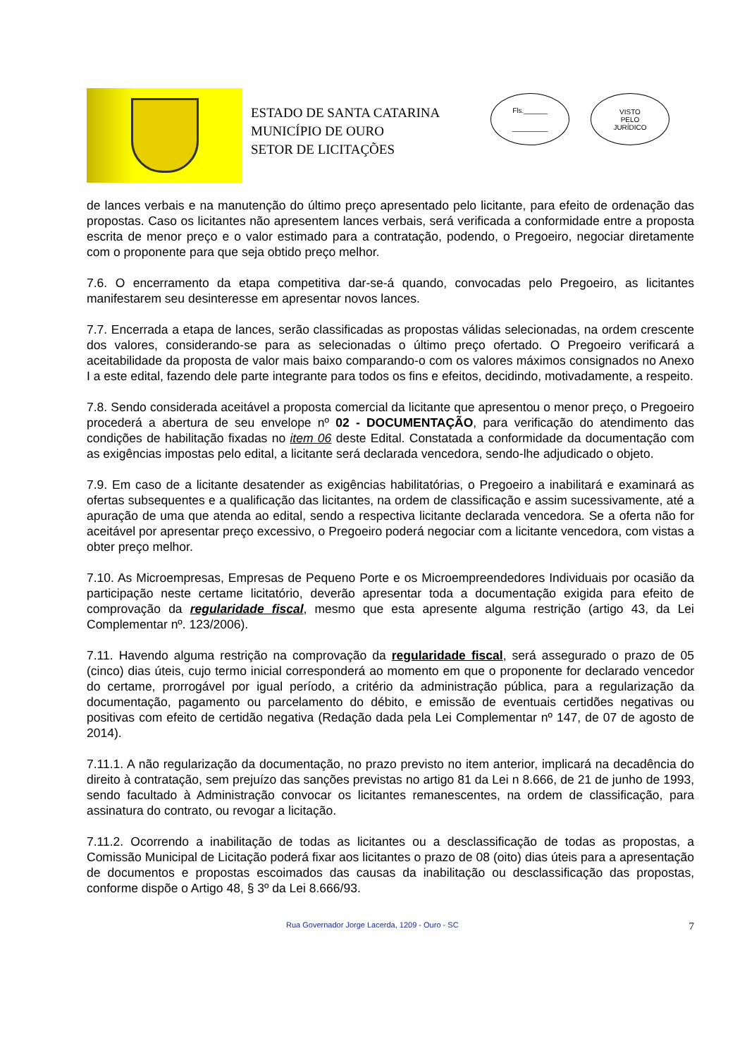ESTADO DE SANTA CATARINA
MUNICÍPIO DE OURO
SETOR DE LICITAÇÕES
Fls.______
_________
VISTO
PELO
JURÍDICO
de lances verbais e na manutenção do último preço apresentado pelo licitante, para efeito de ordenação das propostas. Caso os licitantes não apresentem lances verbais, será verificada a conformidade entre a proposta escrita de menor preço e o valor estimado para a contratação, podendo, o Pregoeiro, negociar diretamente com o proponente para que seja obtido preço melhor.
7.6. O encerramento da etapa competitiva dar-se-á quando, convocadas pelo Pregoeiro, as licitantes manifestarem seu desinteresse em apresentar novos lances.
7.7. Encerrada a etapa de lances, serão classificadas as propostas válidas selecionadas, na ordem crescente dos valores, considerando-se para as selecionadas o último preço ofertado. O Pregoeiro verificará a aceitabilidade da proposta de valor mais baixo comparando-o com os valores máximos consignados no Anexo I a este edital, fazendo dele parte integrante para todos os fins e efeitos, decidindo, motivadamente, a respeito.
7.8. Sendo considerada aceitável a proposta comercial da licitante que apresentou o menor preço, o Pregoeiro procederá a abertura de seu envelope nº 02 - DOCUMENTAÇÃO, para verificação do atendimento das condições de habilitação fixadas no item 06 deste Edital. Constatada a conformidade da documentação com as exigências impostas pelo edital, a licitante será declarada vencedora, sendo-lhe adjudicado o objeto.
7.9. Em caso de a licitante desatender as exigências habilitatórias, o Pregoeiro a inabilitará e examinará as ofertas subsequentes e a qualificação das licitantes, na ordem de classificação e assim sucessivamente, até a apuração de uma que atenda ao edital, sendo a respectiva licitante declarada vencedora. Se a oferta não for aceitável por apresentar preço excessivo, o Pregoeiro poderá negociar com a licitante vencedora, com vistas a obter preço melhor.
7.10. As Microempresas, Empresas de Pequeno Porte e os Microempreendedores Individuais por ocasião da participação neste certame licitatório, deverão apresentar toda a documentação exigida para efeito de comprovação da regularidade fiscal, mesmo que esta apresente alguma restrição (artigo 43, da Lei Complementar nº. 123/2006).
7.11. Havendo alguma restrição na comprovação da regularidade fiscal, será assegurado o prazo de 05 (cinco) dias úteis, cujo termo inicial corresponderá ao momento em que o proponente for declarado vencedor do certame, prorrogável por igual período, a critério da administração pública, para a regularização da documentação, pagamento ou parcelamento do débito, e emissão de eventuais certidões negativas ou positivas com efeito de certidão negativa (Redação dada pela Lei Complementar nº 147, de 07 de agosto de 2014).
7.11.1. A não regularização da documentação, no prazo previsto no item anterior, implicará na decadência do direito à contratação, sem prejuízo das sanções previstas no artigo 81 da Lei n 8.666, de 21 de junho de 1993, sendo facultado à Administração convocar os licitantes remanescentes, na ordem de classificação, para assinatura do contrato, ou revogar a licitação.
7.11.2. Ocorrendo a inabilitação de todas as licitantes ou a desclassificação de todas as propostas, a Comissão Municipal de Licitação poderá fixar aos licitantes o prazo de 08 (oito) dias úteis para a apresentação de documentos e propostas escoimados das causas da inabilitação ou desclassificação das propostas, conforme dispõe o Artigo 48, § 3º da Lei 8.666/93.
Rua Governador Jorge Lacerda, 1209 - Ouro - SC 7